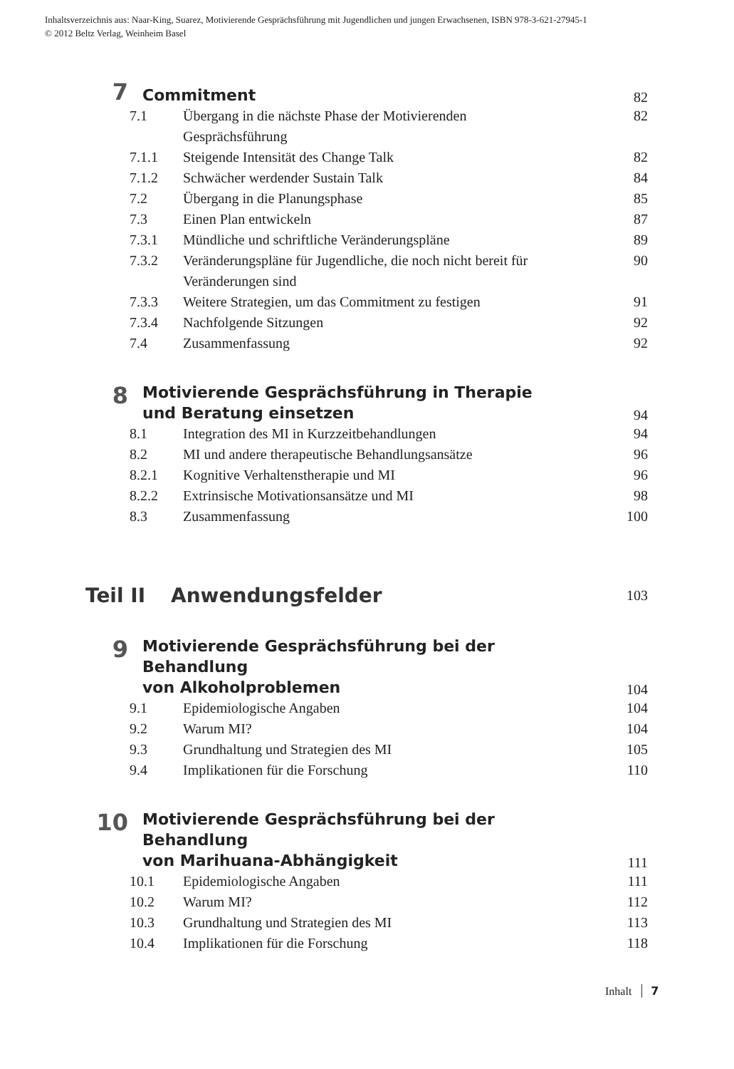Inhaltsverzeichnis aus: Naar-King, Suarez, Motivierende Gesprächsführung mit Jugendlichen und jungen Erwachsenen, ISBN 978-3-621-27945-1
© 2012 Beltz Verlag, Weinheim Basel
7
Commitment
82
7.1 Übergang in die nächste Phase der Motivierenden Gesprächsführung 82
7.1.1 Steigende Intensität des Change Talk 82
7.1.2 Schwächer werdender Sustain Talk 84
7.2 Übergang in die Planungsphase 85
7.3 Einen Plan entwickeln 87
7.3.1 Mündliche und schriftliche Veränderungspläne 89
7.3.2 Veränderungspläne für Jugendliche, die noch nicht bereit für Veränderungen sind 90
7.3.3 Weitere Strategien, um das Commitment zu festigen 91
7.3.4 Nachfolgende Sitzungen 92
7.4 Zusammenfassung 92
8
Motivierende Gesprächsführung in Therapie
und Beratung einsetzen
94
8.1 Integration des MI in Kurzzeitbehandlungen 94
8.2 MI und andere therapeutische Behandlungsansätze 96
8.2.1 Kognitive Verhaltenstherapie und MI 96
8.2.2 Extrinsische Motivationsansätze und MI 98
8.3 Zusammenfassung 100
Teil II Anwendungsfelder 103
9
Motivierende Gesprächsführung bei der Behandlung
von Alkoholproblemen
104
9.1 Epidemiologische Angaben 104
9.2 Warum MI? 104
9.3 Grundhaltung und Strategien des MI 105
9.4 Implikationen für die Forschung 110
10
Motivierende Gesprächsführung bei der Behandlung
von Marihuana-Abhängigkeit
111
10.1 Epidemiologische Angaben 111
10.2 Warum MI? 112
10.3 Grundhaltung und Strategien des MI 113
10.4 Implikationen für die Forschung 118
Inhalt 7